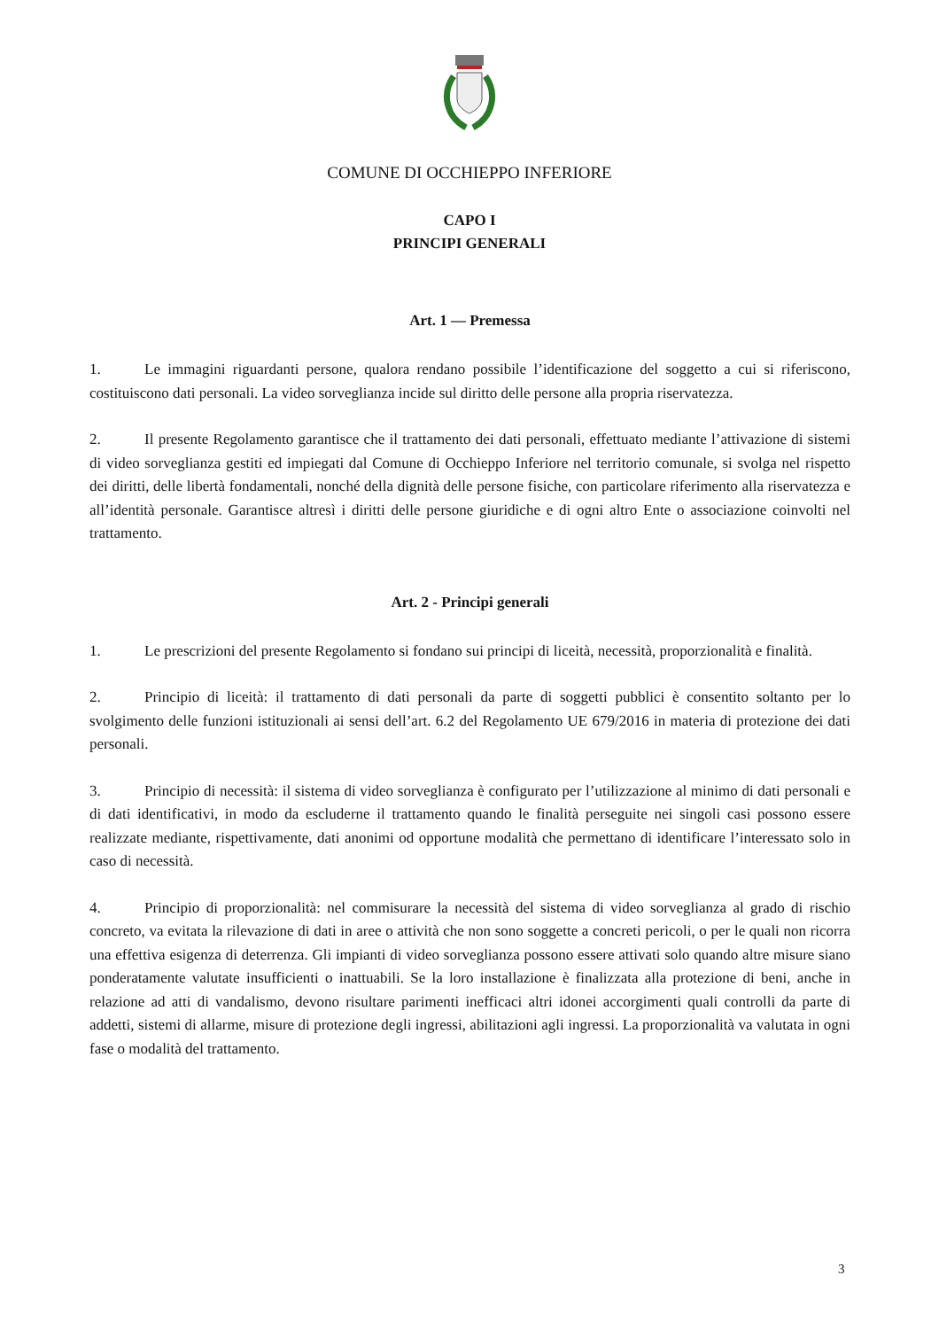COMUNE DI OCCHIEPPO INFERIORE
CAPO I
PRINCIPI GENERALI
Art. 1 — Premessa
1. Le immagini riguardanti persone, qualora rendano possibile l’identificazione del soggetto a cui si riferiscono, costituiscono dati personali. La video sorveglianza incide sul diritto delle persone alla propria riservatezza.
2. Il presente Regolamento garantisce che il trattamento dei dati personali, effettuato mediante l’attivazione di sistemi di video sorveglianza gestiti ed impiegati dal Comune di Occhieppo Inferiore nel territorio comunale, si svolga nel rispetto dei diritti, delle libertà fondamentali, nonché della dignità delle persone fisiche, con particolare riferimento alla riservatezza e all’identità personale. Garantisce altresì i diritti delle persone giuridiche e di ogni altro Ente o associazione coinvolti nel trattamento.
Art. 2 - Principi generali
1. Le prescrizioni del presente Regolamento si fondano sui principi di liceità, necessità, proporzionalità e finalità.
2. Principio di liceità: il trattamento di dati personali da parte di soggetti pubblici è consentito soltanto per lo svolgimento delle funzioni istituzionali ai sensi dell’art. 6.2 del Regolamento UE 679/2016 in materia di protezione dei dati personali.
3. Principio di necessità: il sistema di video sorveglianza è configurato per l’utilizzazione al minimo di dati personali e di dati identificativi, in modo da escluderne il trattamento quando le finalità perseguite nei singoli casi possono essere realizzate mediante, rispettivamente, dati anonimi od opportune modalità che permettano di identificare l’interessato solo in caso di necessità.
4. Principio di proporzionalità: nel commisurare la necessità del sistema di video sorveglianza al grado di rischio concreto, va evitata la rilevazione di dati in aree o attività che non sono soggette a concreti pericoli, o per le quali non ricorra una effettiva esigenza di deterrenza. Gli impianti di video sorveglianza possono essere attivati solo quando altre misure siano ponderatamente valutate insufficienti o inattuabili. Se la loro installazione è finalizzata alla protezione di beni, anche in relazione ad atti di vandalismo, devono risultare parimenti inefficaci altri idonei accorgimenti quali controlli da parte di addetti, sistemi di allarme, misure di protezione degli ingressi, abilitazioni agli ingressi. La proporzionalità va valutata in ogni fase o modalità del trattamento.
3